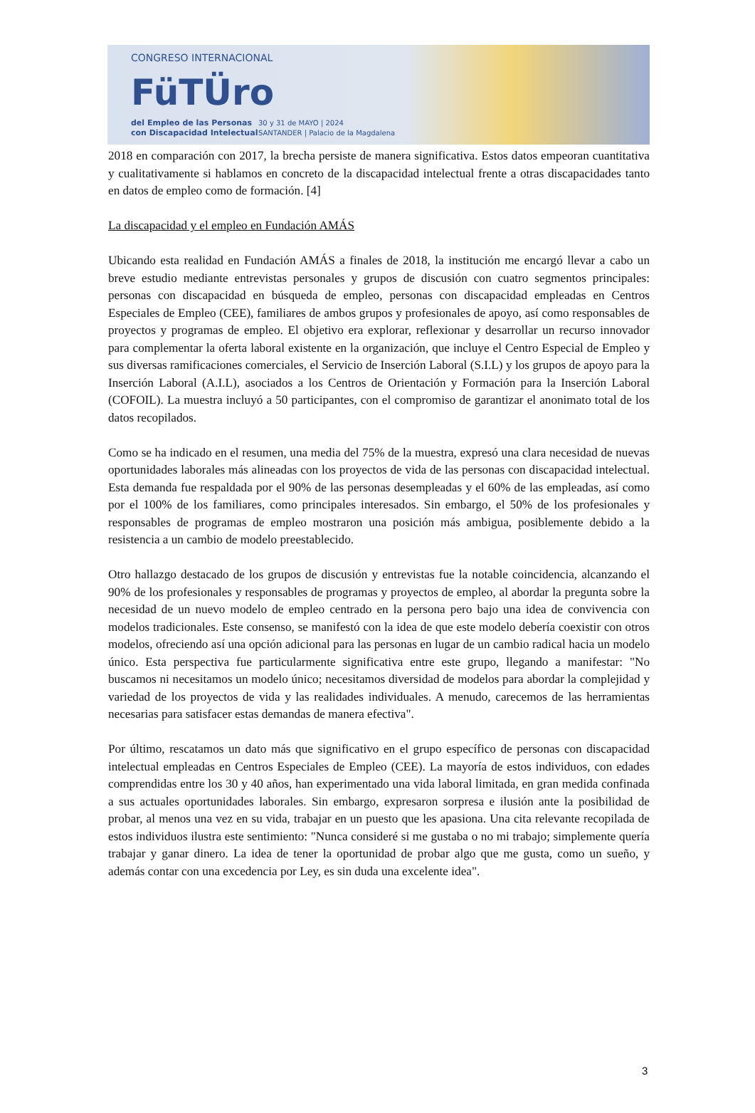CONGRESO INTERNACIONAL
FüTÜro
del Empleo de las Personas
con Discapacidad Intelectual
30 y 31 de MAYO | 2024
SANTANDER | Palacio de la Magdalena
2018 en comparación con 2017, la brecha persiste de manera significativa. Estos datos empeoran cuantitativa y cualitativamente si hablamos en concreto de la discapacidad intelectual frente a otras discapacidades tanto en datos de empleo como de formación. [4]
La discapacidad y el empleo en Fundación AMÁS
Ubicando esta realidad en Fundación AMÁS a finales de 2018, la institución me encargó llevar a cabo un breve estudio mediante entrevistas personales y grupos de discusión con cuatro segmentos principales: personas con discapacidad en búsqueda de empleo, personas con discapacidad empleadas en Centros Especiales de Empleo (CEE), familiares de ambos grupos y profesionales de apoyo, así como responsables de proyectos y programas de empleo. El objetivo era explorar, reflexionar y desarrollar un recurso innovador para complementar la oferta laboral existente en la organización, que incluye el Centro Especial de Empleo y sus diversas ramificaciones comerciales, el Servicio de Inserción Laboral (S.I.L) y los grupos de apoyo para la Inserción Laboral (A.I.L), asociados a los Centros de Orientación y Formación para la Inserción Laboral (COFOIL). La muestra incluyó a 50 participantes, con el compromiso de garantizar el anonimato total de los datos recopilados.
Como se ha indicado en el resumen, una media del 75% de la muestra, expresó una clara necesidad de nuevas oportunidades laborales más alineadas con los proyectos de vida de las personas con discapacidad intelectual. Esta demanda fue respaldada por el 90% de las personas desempleadas y el 60% de las empleadas, así como por el 100% de los familiares, como principales interesados. Sin embargo, el 50% de los profesionales y responsables de programas de empleo mostraron una posición más ambigua, posiblemente debido a la resistencia a un cambio de modelo preestablecido.
Otro hallazgo destacado de los grupos de discusión y entrevistas fue la notable coincidencia, alcanzando el 90% de los profesionales y responsables de programas y proyectos de empleo, al abordar la pregunta sobre la necesidad de un nuevo modelo de empleo centrado en la persona pero bajo una idea de convivencia con modelos tradicionales. Este consenso, se manifestó con la idea de que este modelo debería coexistir con otros modelos, ofreciendo así una opción adicional para las personas en lugar de un cambio radical hacia un modelo único. Esta perspectiva fue particularmente significativa entre este grupo, llegando a manifestar: "No buscamos ni necesitamos un modelo único; necesitamos diversidad de modelos para abordar la complejidad y variedad de los proyectos de vida y las realidades individuales. A menudo, carecemos de las herramientas necesarias para satisfacer estas demandas de manera efectiva".
Por último, rescatamos un dato más que significativo en el grupo específico de personas con discapacidad intelectual empleadas en Centros Especiales de Empleo (CEE). La mayoría de estos individuos, con edades comprendidas entre los 30 y 40 años, han experimentado una vida laboral limitada, en gran medida confinada a sus actuales oportunidades laborales. Sin embargo, expresaron sorpresa e ilusión ante la posibilidad de probar, al menos una vez en su vida, trabajar en un puesto que les apasiona. Una cita relevante recopilada de estos individuos ilustra este sentimiento: "Nunca consideré si me gustaba o no mi trabajo; simplemente quería trabajar y ganar dinero. La idea de tener la oportunidad de probar algo que me gusta, como un sueño, y además contar con una excedencia por Ley, es sin duda una excelente idea".
3